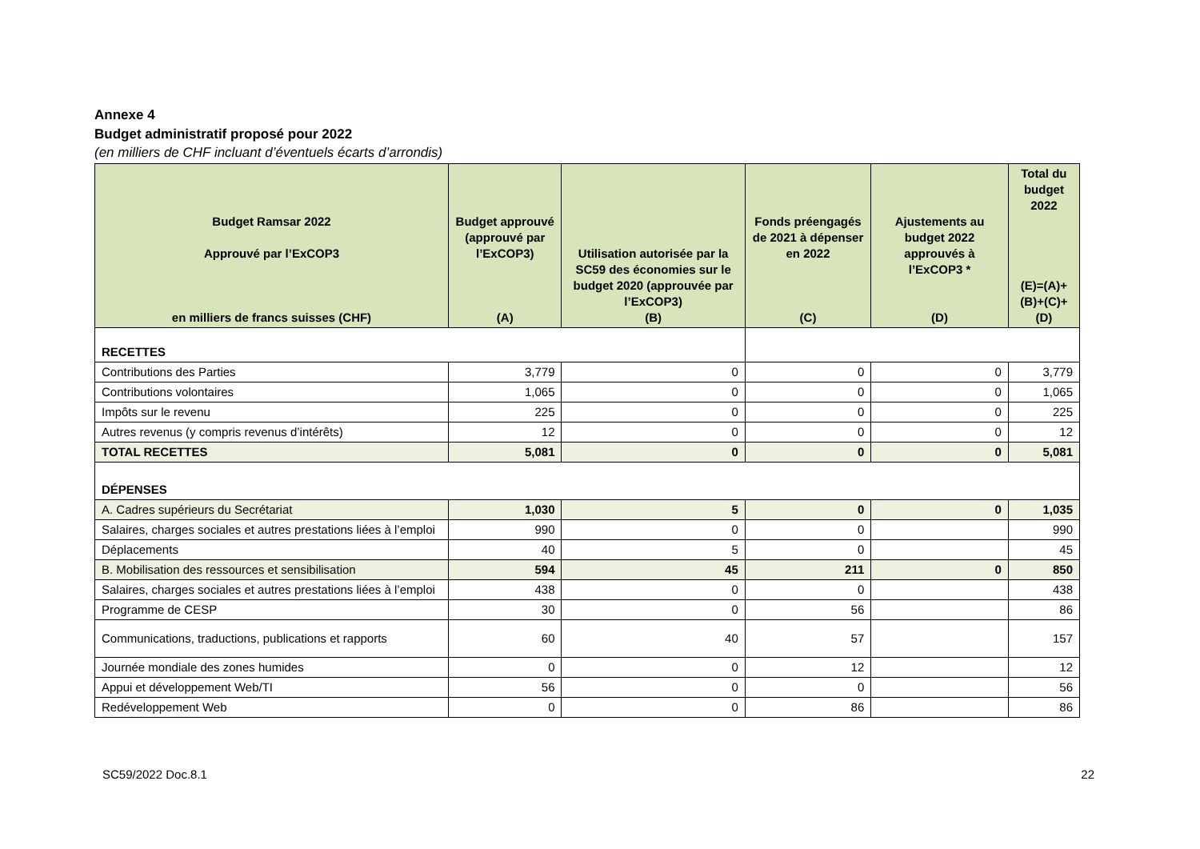Annexe 4
Budget administratif proposé pour 2022
(en milliers de CHF incluant d’éventuels écarts d’arrondis)
| Budget Ramsar 2022 Approuvé par l’ExCOP3 en milliers de francs suisses (CHF) | Budget approuvé (approuvé par l’ExCOP3) (A) | Utilisation autorisée par la SC59 des économies sur le budget 2020 (approuvée par l’ExCOP3) (B) | Fonds préengagés de 2021 à dépenser en 2022 (C) | Ajustements au budget 2022 approuvés à l’ExCOP3 * (D) | Total du budget 2022 (E)=(A)+(B)+(C)+(D) |
| --- | --- | --- | --- | --- | --- |
| RECETTES | | | | | |
| Contributions des Parties | 3,779 | 0 | 0 | 0 | 3,779 |
| Contributions volontaires | 1,065 | 0 | 0 | 0 | 1,065 |
| Impôts sur le revenu | 225 | 0 | 0 | 0 | 225 |
| Autres revenus (y compris revenus d’intérêts) | 12 | 0 | 0 | 0 | 12 |
| TOTAL RECETTES | 5,081 | 0 | 0 | 0 | 5,081 |
| DÉPENSES | | | | | |
| A. Cadres supérieurs du Secrétariat | 1,030 | 5 | 0 | 0 | 1,035 |
| Salaires, charges sociales et autres prestations liées à l’emploi | 990 | 0 | 0 | | 990 |
| Déplacements | 40 | 5 | 0 | | 45 |
| B. Mobilisation des ressources et sensibilisation | 594 | 45 | 211 | 0 | 850 |
| Salaires, charges sociales et autres prestations liées à l’emploi | 438 | 0 | 0 | | 438 |
| Programme de CESP | 30 | 0 | 56 | | 86 |
| Communications, traductions, publications et rapports | 60 | 40 | 57 | | 157 |
| Journée mondiale des zones humides | 0 | 0 | 12 | | 12 |
| Appui et développement Web/TI | 56 | 0 | 0 | | 56 |
| Redéveloppement Web | 0 | 0 | 86 | | 86 |
SC59/2022 Doc.8.1 22